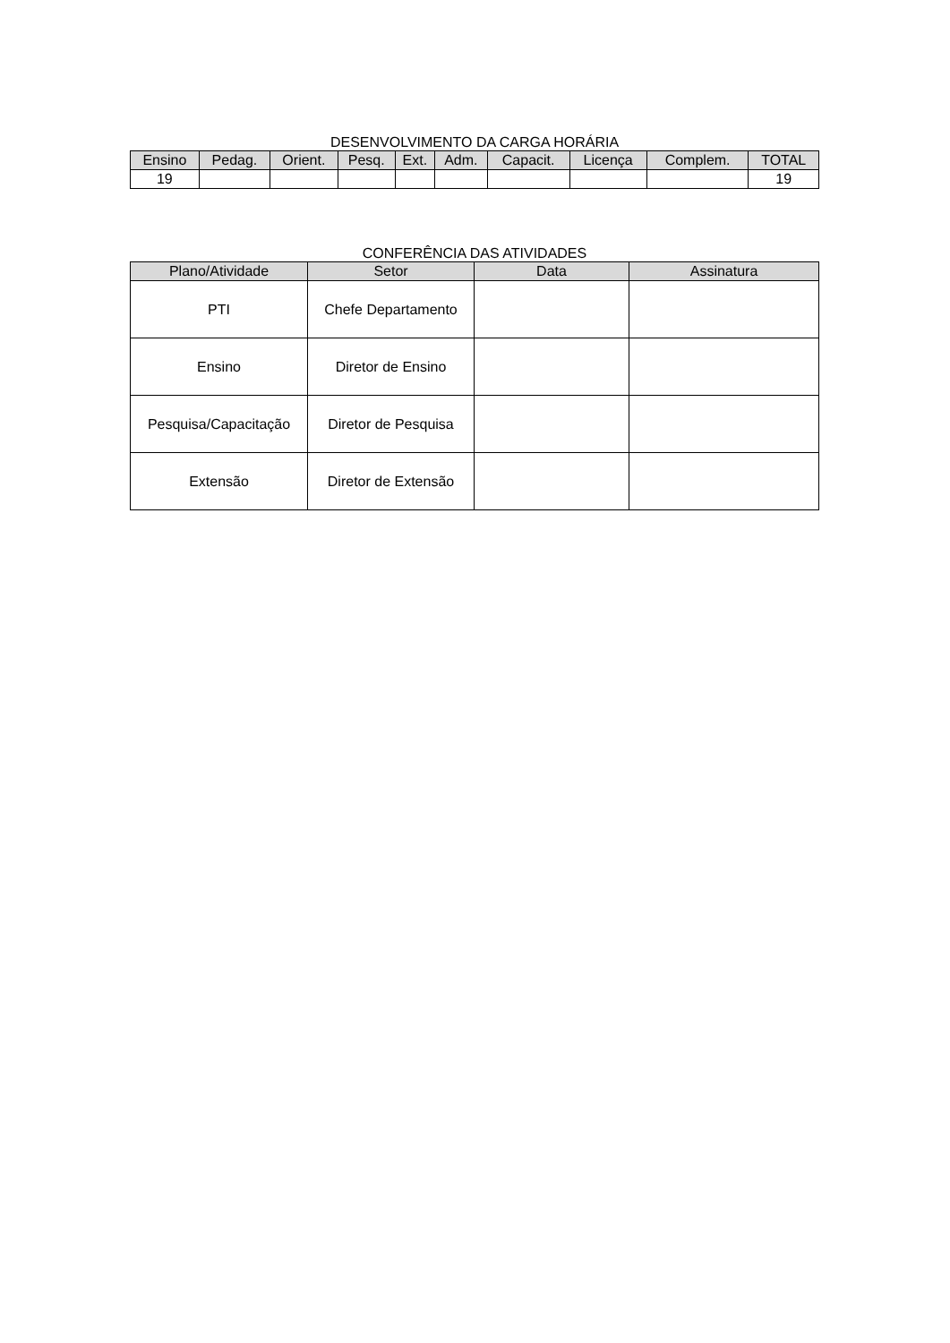DESENVOLVIMENTO DA CARGA HORÁRIA
| Ensino | Pedag. | Orient. | Pesq. | Ext. | Adm. | Capacit. | Licença | Complem. | TOTAL |
| --- | --- | --- | --- | --- | --- | --- | --- | --- | --- |
| 19 | | | | | | | | | 19 |
CONFERÊNCIA DAS ATIVIDADES
| Plano/Atividade | Setor | Data | Assinatura |
| --- | --- | --- | --- |
| PTI | Chefe Departamento | | |
| Ensino | Diretor de Ensino | | |
| Pesquisa/Capacitação | Diretor de Pesquisa | | |
| Extensão | Diretor de Extensão | | |